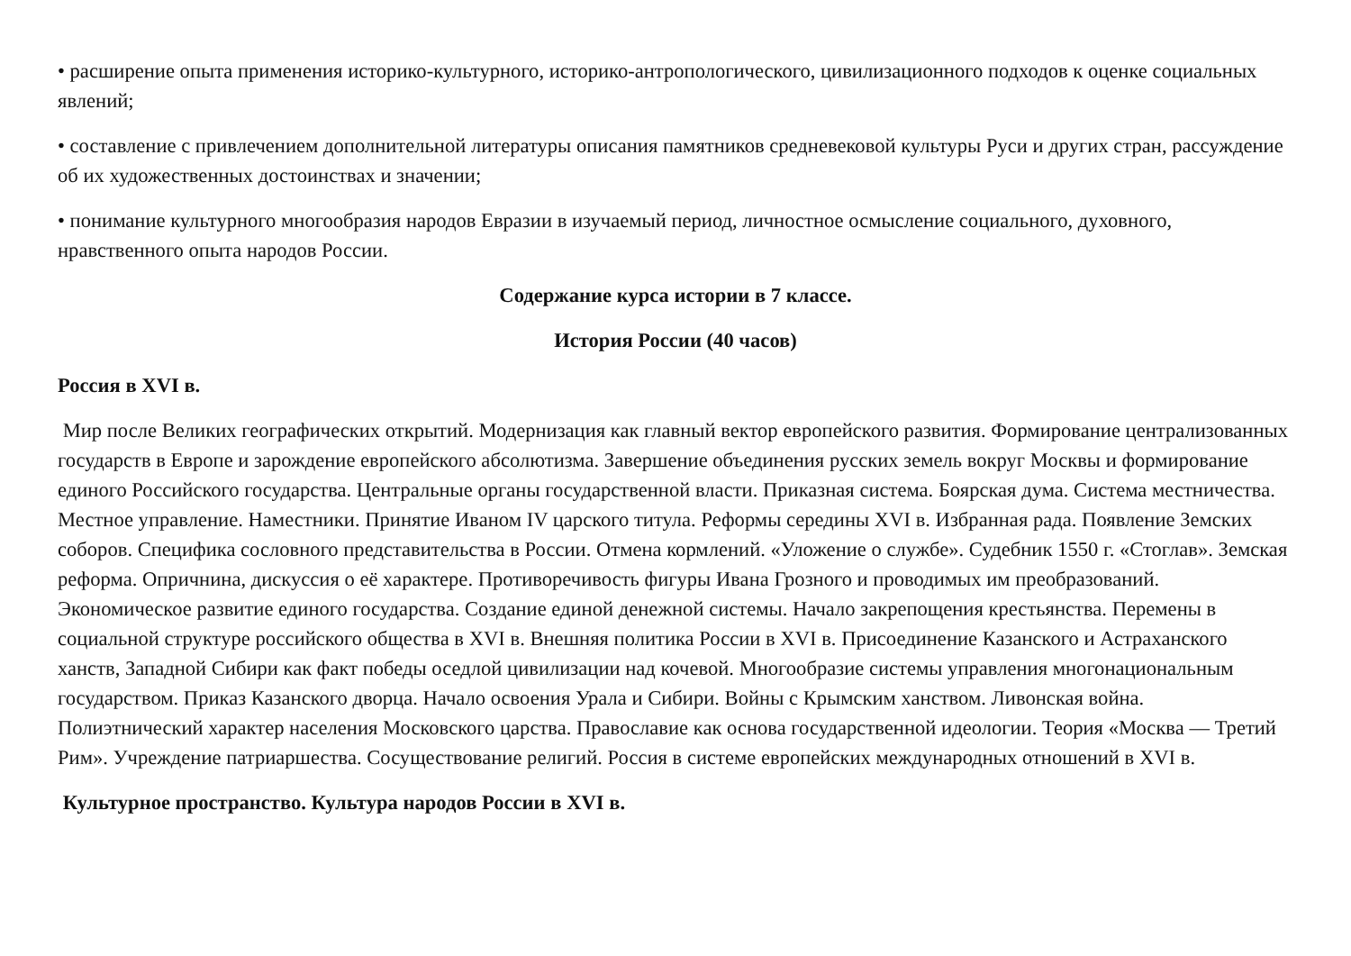• расширение опыта применения историко-культурного, историко-антропологического, цивилизационного подходов к оценке социальных явлений;
• составление с привлечением дополнительной литературы описания памятников средневековой культуры Руси и других стран, рассуждение об их художественных достоинствах и значении;
• понимание культурного многообразия народов Евразии в изучаемый период, личностное осмысление социального, духовного, нравственного опыта народов России.
Содержание курса истории в 7 классе.
История России (40 часов)
Россия в XVI в.
Мир после Великих географических открытий. Модернизация как главный вектор европейского развития. Формирование централизованных государств в Европе и зарождение европейского абсолютизма. Завершение объединения русских земель вокруг Москвы и формирование единого Российского государства. Центральные органы государственной власти. Приказная система. Боярская дума. Система местничества. Местное управление. Наместники. Принятие Иваном IV царского титула. Реформы середины XVI в. Избранная рада. Появление Земских соборов. Специфика сословного представительства в России. Отмена кормлений. «Уложение о службе». Судебник 1550 г. «Стоглав». Земская реформа. Опричнина, дискуссия о её характере. Противоречивость фигуры Ивана Грозного и проводимых им преобразований. Экономическое развитие единого государства. Создание единой денежной системы. Начало закрепощения крестьянства. Перемены в социальной структуре российского общества в XVI в. Внешняя политика России в XVI в. Присоединение Казанского и Астраханского ханств, Западной Сибири как факт победы оседлой цивилизации над кочевой. Многообразие системы управления многонациональным государством. Приказ Казанского дворца. Начало освоения Урала и Сибири. Войны с Крымским ханством. Ливонская война. Полиэтнический характер населения Московского царства. Православие как основа государственной идеологии. Теория «Москва — Третий Рим». Учреждение патриаршества. Сосуществование религий. Россия в системе европейских международных отношений в XVI в.
Культурное пространство. Культура народов России в XVI в.